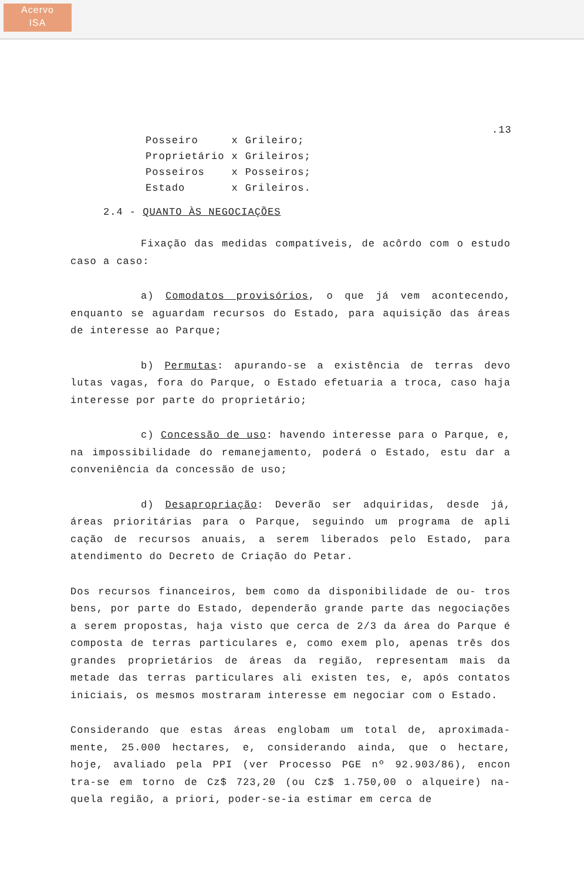Acervo
ISA
.13
| Posseiro | x | Grileiro; |
| Proprietário | x | Grileiros; |
| Posseiros | x | Posseiros; |
| Estado | x | Grileiros. |
2.4 - QUANTO ÀS NEGOCIAÇÕES
Fixação das medidas compatíveis, de acôrdo com o estudo caso a caso:
a) Comodatos provisórios, o que já vem acontecendo, enquanto se aguardam recursos do Estado, para aquisição das áreas de interesse ao Parque;
b) Permutas: apurando-se a existência de terras devo lutas vagas, fora do Parque, o Estado efetuaria a troca, caso haja interesse por parte do proprietário;
c) Concessão de uso: havendo interesse para o Parque, e, na impossibilidade do remanejamento, poderá o Estado, estu dar a conveniência da concessão de uso;
d) Desapropriação: Deverão ser adquiridas, desde já, áreas prioritárias para o Parque, seguindo um programa de apli cação de recursos anuais, a serem liberados pelo Estado, para atendimento do Decreto de Criação do Petar.
Dos recursos financeiros, bem como da disponibilidade de ou- tros bens, por parte do Estado, dependerão grande parte das negociações a serem propostas, haja visto que cerca de 2/3 da área do Parque é composta de terras particulares e, como exem plo, apenas três dos grandes proprietários de áreas da região, representam mais da metade das terras particulares ali existen tes, e, após contatos iniciais, os mesmos mostraram interesse em negociar com o Estado.
Considerando que estas áreas englobam um total de, aproximada- mente, 25.000 hectares, e, considerando ainda, que o hectare, hoje, avaliado pela PPI (ver Processo PGE nº 92.903/86), encon tra-se em torno de Cz$ 723,20 (ou Cz$ 1.750,00 o alqueire) na- quela região, a priori, poder-se-ia estimar em cerca de